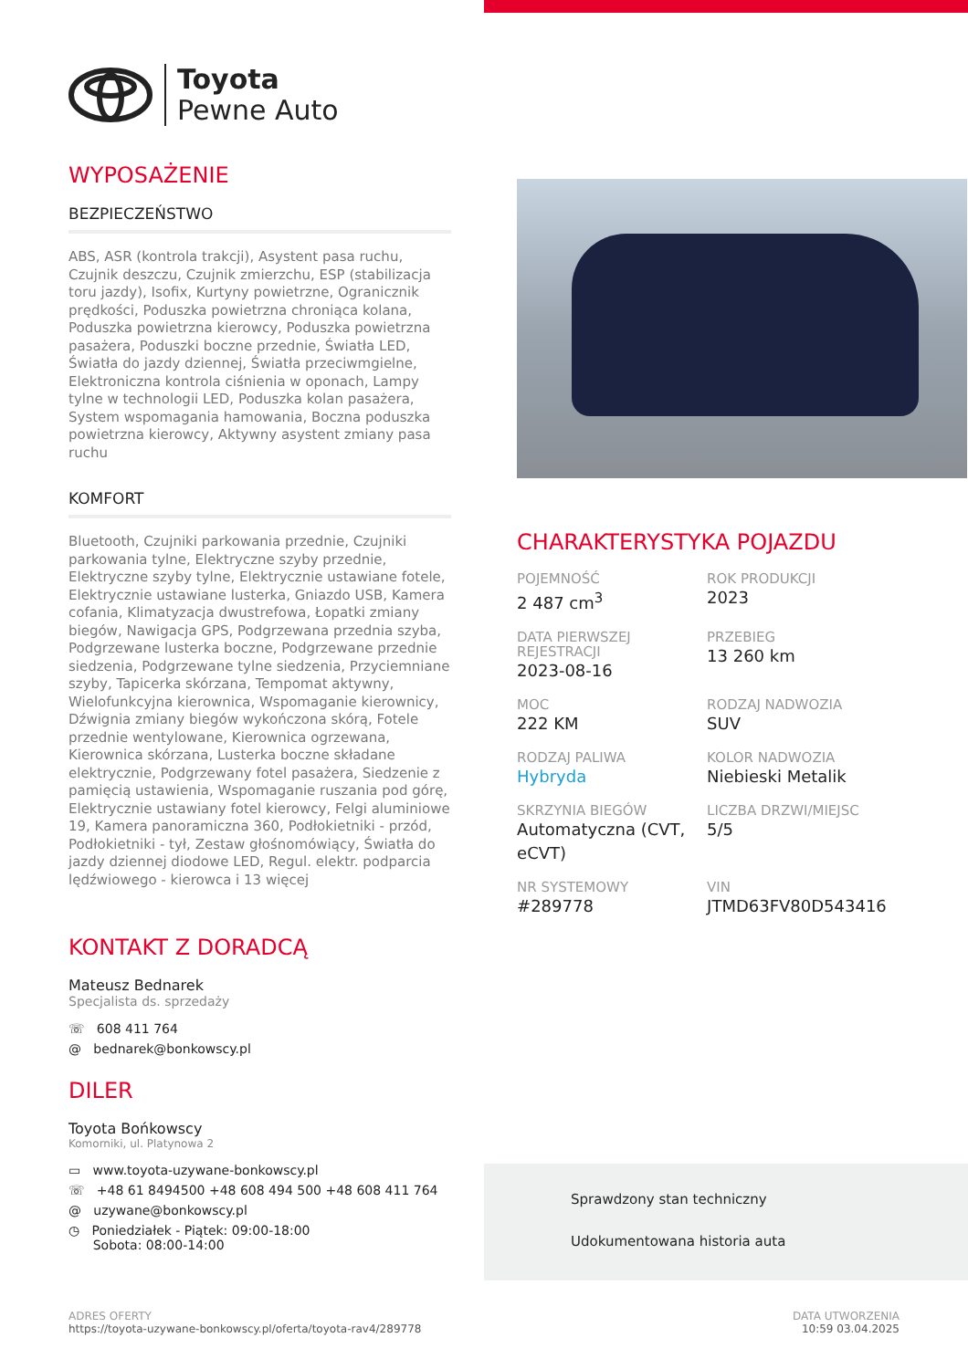Toyota
Pewne Auto
WYPOSAŻENIE
BEZPIECZEŃSTWO
ABS, ASR (kontrola trakcji), Asystent pasa ruchu, Czujnik deszczu, Czujnik zmierzchu, ESP (stabilizacja toru jazdy), Isofix, Kurtyny powietrzne, Ogranicznik prędkości, Poduszka powietrzna chroniąca kolana, Poduszka powietrzna kierowcy, Poduszka powietrzna pasażera, Poduszki boczne przednie, Światła LED, Światła do jazdy dziennej, Światła przeciwmgielne, Elektroniczna kontrola ciśnienia w oponach, Lampy tylne w technologii LED, Poduszka kolan pasażera, System wspomagania hamowania, Boczna poduszka powietrzna kierowcy, Aktywny asystent zmiany pasa ruchu
KOMFORT
Bluetooth, Czujniki parkowania przednie, Czujniki parkowania tylne, Elektryczne szyby przednie, Elektryczne szyby tylne, Elektrycznie ustawiane fotele, Elektrycznie ustawiane lusterka, Gniazdo USB, Kamera cofania, Klimatyzacja dwustrefowa, Łopatki zmiany biegów, Nawigacja GPS, Podgrzewana przednia szyba, Podgrzewane lusterka boczne, Podgrzewane przednie siedzenia, Podgrzewane tylne siedzenia, Przyciemniane szyby, Tapicerka skórzana, Tempomat aktywny, Wielofunkcyjna kierownica, Wspomaganie kierownicy, Dźwignia zmiany biegów wykończona skórą, Fotele przednie wentylowane, Kierownica ogrzewana, Kierownica skórzana, Lusterka boczne składane elektrycznie, Podgrzewany fotel pasażera, Siedzenie z pamięcią ustawienia, Wspomaganie ruszania pod górę, Elektrycznie ustawiany fotel kierowcy, Felgi aluminiowe 19, Kamera panoramiczna 360, Podłokietniki - przód, Podłokietniki - tył, Zestaw głośnomówiący, Światła do jazdy dziennej diodowe LED, Regul. elektr. podparcia lędźwiowego - kierowca i 13 więcej
KONTAKT Z DORADCĄ
Mateusz Bednarek
Specjalista ds. sprzedaży
☏ 608 411 764
@ bednarek@bonkowscy.pl
DILER
Toyota Bońkowscy
Komorniki, ul. Platynowa 2
▭ www.toyota-uzywane-bonkowscy.pl
☏ +48 61 8494500 +48 608 494 500 +48 608 411 764
@ uzywane@bonkowscy.pl
◷ Poniedziałek - Piątek: 09:00-18:00
Sobota: 08:00-14:00
CHARAKTERYSTYKA POJAZDU
POJEMNOŚĆ
2 487 cm<sup>3</sup>
ROK PRODUKCJI
2023
DATA PIERWSZEJ REJESTRACJI
2023-08-16
PRZEBIEG
13 260 km
MOC
222 KM
RODZAJ NADWOZIA
SUV
RODZAJ PALIWA
Hybryda
KOLOR NADWOZIA
Niebieski Metalik
SKRZYNIA BIEGÓW
Automatyczna (CVT, eCVT)
LICZBA DRZWI/MIEJSC
5/5
NR SYSTEMOWY
#289778
VIN
JTMD63FV80D543416
Sprawdzony stan techniczny
Udokumentowana historia auta
ADRES OFERTY
https://toyota-uzywane-bonkowscy.pl/oferta/toyota-rav4/289778
DATA UTWORZENIA
10:59 03.04.2025